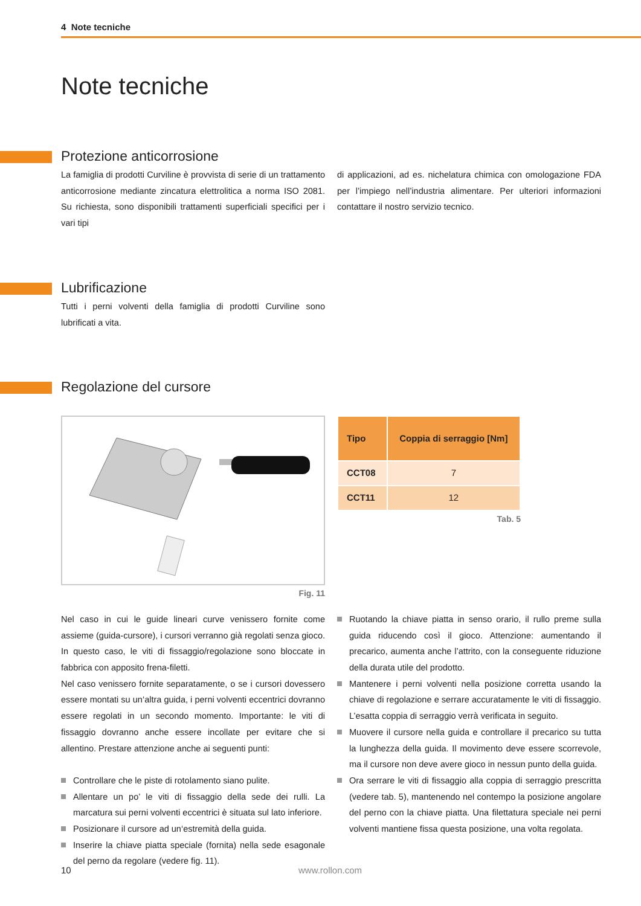4 Note tecniche
Note tecniche
Protezione anticorrosione
La famiglia di prodotti Curviline è provvista di serie di un trattamento anticorrosione mediante zincatura elettrolitica a norma ISO 2081. Su richiesta, sono disponibili trattamenti superficiali specifici per i vari tipi
di applicazioni, ad es. nichelatura chimica con omologazione FDA per l’impiego nell’industria alimentare. Per ulteriori informazioni contattare il nostro servizio tecnico.
Lubrificazione
Tutti i perni volventi della famiglia di prodotti Curviline sono lubrificati a vita.
Regolazione del cursore
Fig. 11
| Tipo | Coppia di serraggio [Nm] |
| --- | --- |
| CCT08 | 7 |
| CCT11 | 12 |
Tab. 5
Nel caso in cui le guide lineari curve venissero fornite come assieme (guida-cursore), i cursori verranno già regolati senza gioco. In questo caso, le viti di fissaggio/regolazione sono bloccate in fabbrica con apposito frena-filetti.
Nel caso venissero fornite separatamente, o se i cursori dovessero essere montati su un‘altra guida, i perni volventi eccentrici dovranno essere regolati in un secondo momento. Importante: le viti di fissaggio dovranno anche essere incollate per evitare che si allentino. Prestare attenzione anche ai seguenti punti:
Controllare che le piste di rotolamento siano pulite.
Allentare un po’ le viti di fissaggio della sede dei rulli. La marcatura sui perni volventi eccentrici è situata sul lato inferiore.
Posizionare il cursore ad un‘estremità della guida.
Inserire la chiave piatta speciale (fornita) nella sede esagonale del perno da regolare (vedere fig. 11).
Ruotando la chiave piatta in senso orario, il rullo preme sulla guida riducendo così il gioco. Attenzione: aumentando il precarico, aumenta anche l’attrito, con la conseguente riduzione della durata utile del prodotto.
Mantenere i perni volventi nella posizione corretta usando la chiave di regolazione e serrare accuratamente le viti di fissaggio. L’esatta coppia di serraggio verrà verificata in seguito.
Muovere il cursore nella guida e controllare il precarico su tutta la lunghezza della guida. Il movimento deve essere scorrevole, ma il cursore non deve avere gioco in nessun punto della guida.
Ora serrare le viti di fissaggio alla coppia di serraggio prescritta (vedere tab. 5), mantenendo nel contempo la posizione angolare del perno con la chiave piatta. Una filettatura speciale nei perni volventi mantiene fissa questa posizione, una volta regolata.
10 www.rollon.com